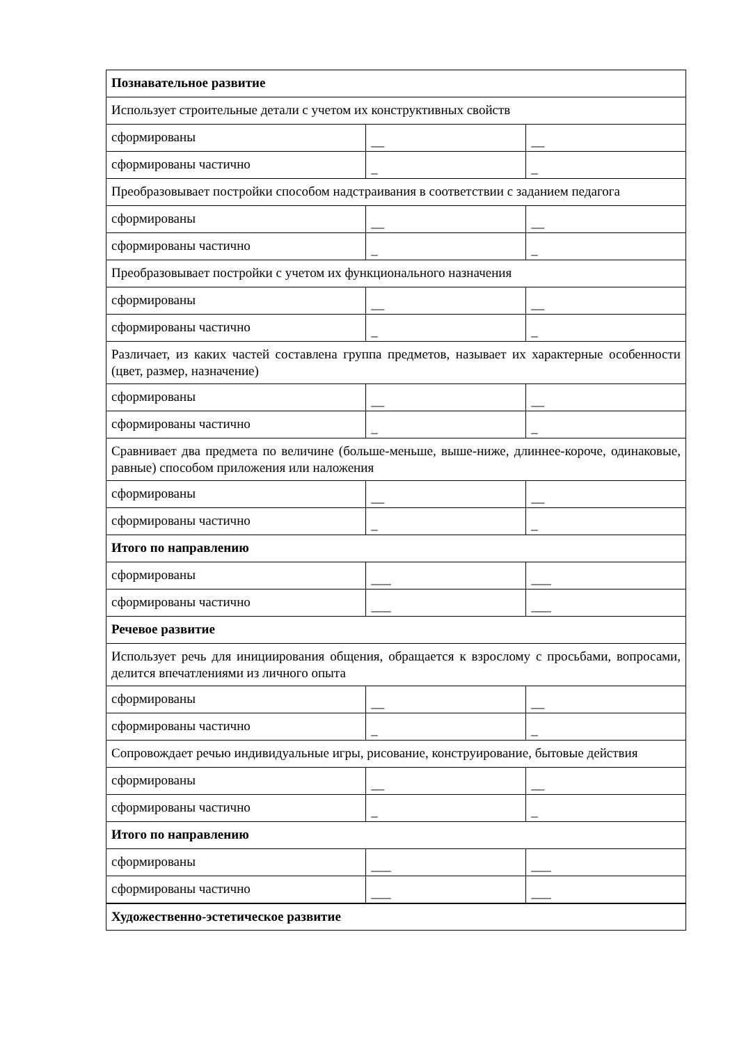| Познавательное развитие | | |
| Использует строительные детали с учетом их конструктивных свойств | | |
| сформированы | __ | __ |
| сформированы частично | _ | _ |
| Преобразовывает постройки способом надстраивания в соответствии с заданием педагога | | |
| сформированы | __ | __ |
| сформированы частично | _ | _ |
| Преобразовывает постройки с учетом их функционального назначения | | |
| сформированы | __ | __ |
| сформированы частично | _ | _ |
| Различает, из каких частей составлена группа предметов, называет их характерные особенности (цвет, размер, назначение) | | |
| сформированы | __ | __ |
| сформированы частично | _ | _ |
| Сравнивает два предмета по величине (больше-меньше, выше-ниже, длиннее-короче, одинаковые, равные) способом приложения или наложения | | |
| сформированы | __ | __ |
| сформированы частично | _ | _ |
| Итого по направлению | | |
| сформированы | ___ | ___ |
| сформированы частично | ___ | ___ |
| Речевое развитие | | |
| Использует речь для инициирования общения, обращается к взрослому с просьбами, вопросами, делится впечатлениями из личного опыта | | |
| сформированы | __ | __ |
| сформированы частично | _ | _ |
| Сопровождает речью индивидуальные игры, рисование, конструирование, бытовые действия | | |
| сформированы | __ | __ |
| сформированы частично | _ | _ |
| Итого по направлению | | |
| сформированы | ___ | ___ |
| сформированы частично | ___ | ___ |
| Художественно-эстетическое развитие | | |